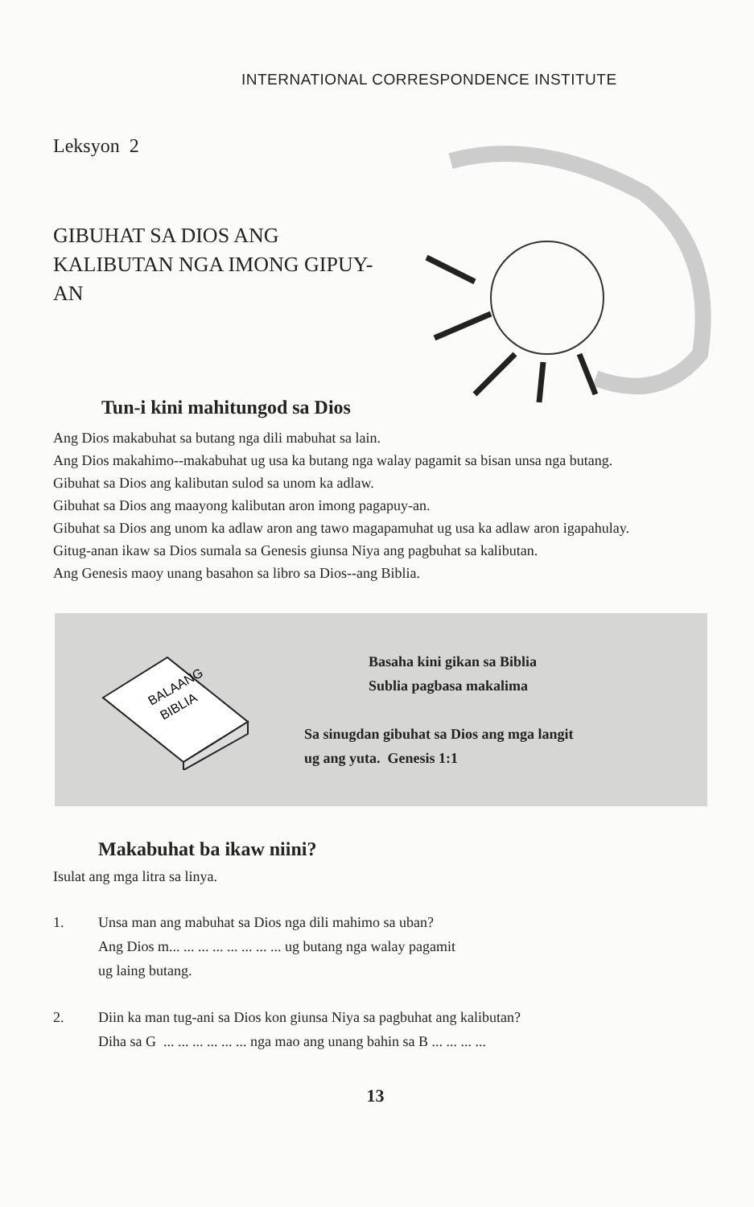INTERNATIONAL CORRESPONDENCE INSTITUTE
Leksyon 2
GIBUHAT SA DIOS ANG KALIBUTAN NGA IMONG GIPUY-AN
Tun-i kini mahitungod sa Dios
Ang Dios makabuhat sa butang nga dili mabuhat sa lain.
Ang Dios makahimo--makabuhat ug usa ka butang nga walay pagamit sa bisan unsa nga butang.
Gibuhat sa Dios ang kalibutan sulod sa unom ka adlaw.
Gibuhat sa Dios ang maayong kalibutan aron imong pagapuy-an.
Gibuhat sa Dios ang unom ka adlaw aron ang tawo magapamuhat ug usa ka adlaw aron igapahulay.
Gitug-anan ikaw sa Dios sumala sa Genesis giunsa Niya ang pagbuhat sa kalibutan.
Ang Genesis maoy unang basahon sa libro sa Dios--ang Biblia.
BALAANG
BIBLIA
Basaha kini gikan sa Biblia
Sublia pagbasa makalima
Sa sinugdan gibuhat sa Dios ang mga langit
ug ang yuta. Genesis 1:1
Makabuhat ba ikaw niini?
Isulat ang mga litra sa linya.
1. Unsa man ang mabuhat sa Dios nga dili mahimo sa uban?
Ang Dios m... ... ... ... ... ... ... ... ug butang nga walay pagamit
ug laing butang.
2. Diin ka man tug-ani sa Dios kon giunsa Niya sa pagbuhat ang kalibutan?
Diha sa G ... ... ... ... ... ... nga mao ang unang bahin sa B ... ... ... ...
13